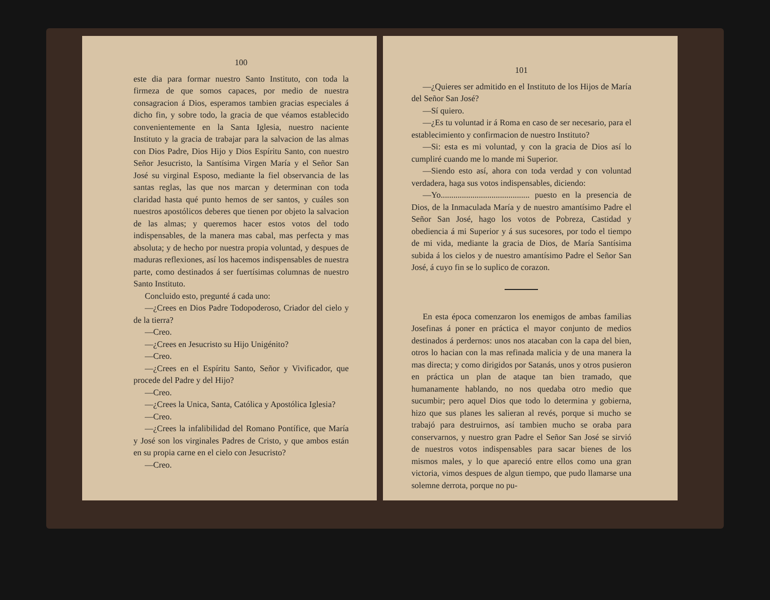100
este dia para formar nuestro Santo Instituto, con toda la firmeza de que somos capaces, por medio de nuestra consagracion á Dios, esperamos tambien gracias especiales á dicho fin, y sobre todo, la gracia de que véamos establecido convenientemente en la Santa Iglesia, nuestro naciente Instituto y la gracia de trabajar para la salvacion de las almas con Dios Padre, Dios Hijo y Dios Espíritu Santo, con nuestro Señor Jesucristo, la Santísima Virgen María y el Señor San José su virginal Esposo, mediante la fiel observancia de las santas reglas, las que nos marcan y determinan con toda claridad hasta qué punto hemos de ser santos, y cuáles son nuestros apostólicos deberes que tienen por objeto la salvacion de las almas; y queremos hacer estos votos del todo indispensables, de la manera mas cabal, mas perfecta y mas absoluta; y de hecho por nuestra propia voluntad, y despues de maduras reflexiones, así los hacemos indispensables de nuestra parte, como destinados á ser fuertísimas columnas de nuestro Santo Instituto.
Concluido esto, pregunté á cada uno:
—¿Crees en Dios Padre Todopoderoso, Criador del cielo y de la tierra?
—Creo.
—¿Crees en Jesucristo su Hijo Unigénito?
—Creo.
—¿Crees en el Espíritu Santo, Señor y Vivificador, que procede del Padre y del Hijo?
—Creo.
—¿Crees la Unica, Santa, Católica y Apostólica Iglesia?
—Creo.
—¿Crees la infalibilidad del Romano Pontífice, que María y José son los virginales Padres de Cristo, y que ambos están en su propia carne en el cielo con Jesucristo?
—Creo.
101
—¿Quieres ser admitido en el Instituto de los Hijos de María del Señor San José?
—Sí quiero.
—¿Es tu voluntad ir á Roma en caso de ser necesario, para el establecimiento y confirmacion de nuestro Instituto?
—Si: esta es mi voluntad, y con la gracia de Dios así lo cumpliré cuando me lo mande mi Superior.
—Siendo esto así, ahora con toda verdad y con voluntad verdadera, haga sus votos indispensables, diciendo:
—Yo.......................................... puesto en la presencia de Dios, de la Inmaculada María y de nuestro amantísimo Padre el Señor San José, hago los votos de Pobreza, Castidad y obediencia á mi Superior y á sus sucesores, por todo el tiempo de mi vida, mediante la gracia de Dios, de María Santísima subida á los cielos y de nuestro amantísimo Padre el Señor San José, á cuyo fin se lo suplico de corazon.
En esta época comenzaron los enemigos de ambas familias Josefinas á poner en práctica el mayor conjunto de medios destinados á perdernos: unos nos atacaban con la capa del bien, otros lo hacian con la mas refinada malicia y de una manera la mas directa; y como dirigidos por Satanás, unos y otros pusieron en práctica un plan de ataque tan bien tramado, que humanamente hablando, no nos quedaba otro medio que sucumbir; pero aquel Dios que todo lo determina y gobierna, hizo que sus planes les salieran al revés, porque si mucho se trabajó para destruirnos, así tambien mucho se oraba para conservarnos, y nuestro gran Padre el Señor San José se sirvió de nuestros votos indispensables para sacar bienes de los mismos males, y lo que apareció entre ellos como una gran victoria, vimos despues de algun tiempo, que pudo llamarse una solemne derrota, porque no pu-